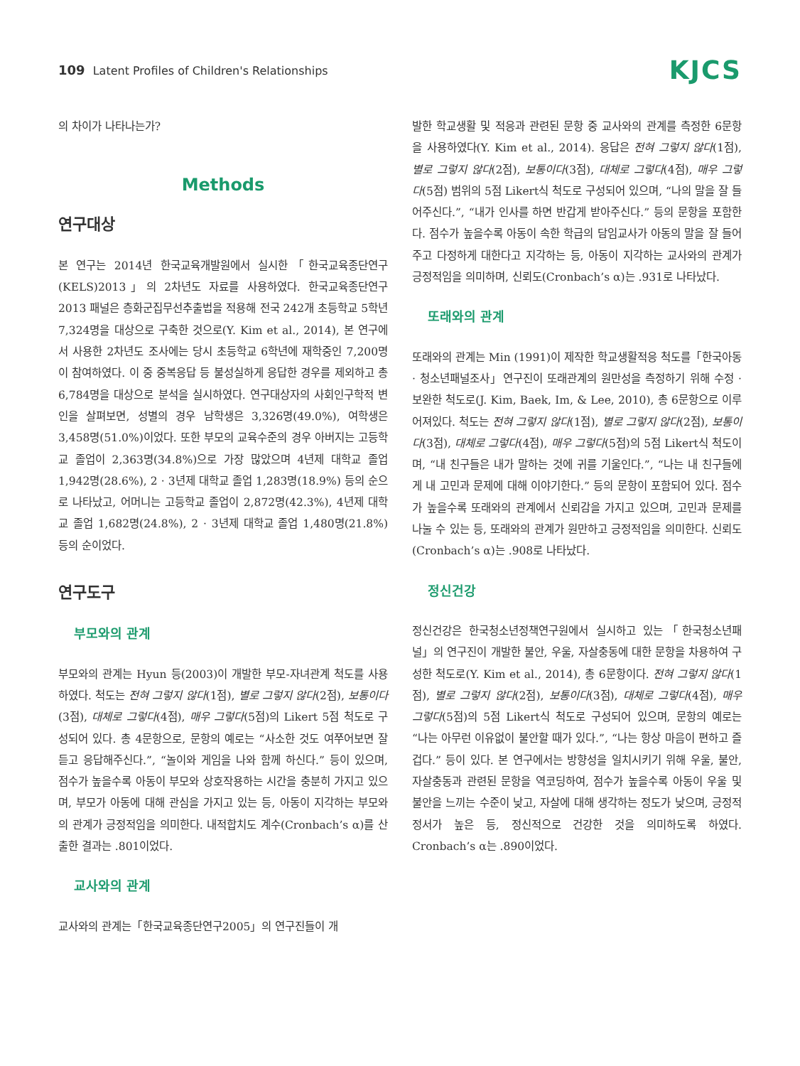109 Latent Profiles of Children's Relationships
KJCS
의 차이가 나타나는가?
Methods
연구대상
본 연구는 2014년 한국교육개발원에서 실시한「한국교육종단연구(KELS)2013」의 2차년도 자료를 사용하였다. 한국교육종단연구2013 패널은 층화군집무선추출법을 적용해 전국 242개 초등학교 5학년 7,324명을 대상으로 구축한 것으로(Y. Kim et al., 2014), 본 연구에서 사용한 2차년도 조사에는 당시 초등학교 6학년에 재학중인 7,200명이 참여하였다. 이 중 중복응답 등 불성실하게 응답한 경우를 제외하고 총 6,784명을 대상으로 분석을 실시하였다. 연구대상자의 사회인구학적 변인을 살펴보면, 성별의 경우 남학생은 3,326명(49.0%), 여학생은 3,458명(51.0%)이었다. 또한 부모의 교육수준의 경우 아버지는 고등학교 졸업이 2,363명(34.8%)으로 가장 많았으며 4년제 대학교 졸업 1,942명(28.6%), 2 · 3년제 대학교 졸업 1,283명(18.9%) 등의 순으로 나타났고, 어머니는 고등학교 졸업이 2,872명(42.3%), 4년제 대학교 졸업 1,682명(24.8%), 2 · 3년제 대학교 졸업 1,480명(21.8%) 등의 순이었다.
연구도구
부모와의 관계
부모와의 관계는 Hyun 등(2003)이 개발한 부모-자녀관계 척도를 사용하였다. 척도는 전혀 그렇지 않다(1점), 별로 그렇지 않다(2점), 보통이다(3점), 대체로 그렇다(4점), 매우 그렇다(5점)의 Likert 5점 척도로 구성되어 있다. 총 4문항으로, 문항의 예로는 “사소한 것도 여쭈어보면 잘 듣고 응답해주신다.”, “놀이와 게임을 나와 함께 하신다.” 등이 있으며, 점수가 높을수록 아동이 부모와 상호작용하는 시간을 충분히 가지고 있으며, 부모가 아동에 대해 관심을 가지고 있는 등, 아동이 지각하는 부모와의 관계가 긍정적임을 의미한다. 내적합치도 계수(Cronbach’s α)를 산출한 결과는 .801이었다.
교사와의 관계
교사와의 관계는「한국교육종단연구2005」의 연구진들이 개
발한 학교생활 및 적응과 관련된 문항 중 교사와의 관계를 측정한 6문항을 사용하였다(Y. Kim et al., 2014). 응답은 전혀 그렇지 않다(1점), 별로 그렇지 않다(2점), 보통이다(3점), 대체로 그렇다(4점), 매우 그렇다(5점) 범위의 5점 Likert식 척도로 구성되어 있으며, “나의 말을 잘 들어주신다.”, “내가 인사를 하면 반갑게 받아주신다.” 등의 문항을 포함한다. 점수가 높을수록 아동이 속한 학급의 담임교사가 아동의 말을 잘 들어주고 다정하게 대한다고 지각하는 등, 아동이 지각하는 교사와의 관계가 긍정적임을 의미하며, 신뢰도(Cronbach’s α)는 .931로 나타났다.
또래와의 관계
또래와의 관계는 Min (1991)이 제작한 학교생활적응 척도를「한국아동 · 청소년패널조사」연구진이 또래관계의 원만성을 측정하기 위해 수정 · 보완한 척도로(J. Kim, Baek, Im, & Lee, 2010), 총 6문항으로 이루어져있다. 척도는 전혀 그렇지 않다(1점), 별로 그렇지 않다(2점), 보통이다(3점), 대체로 그렇다(4점), 매우 그렇다(5점)의 5점 Likert식 척도이며, “내 친구들은 내가 말하는 것에 귀를 기울인다.”, “나는 내 친구들에게 내 고민과 문제에 대해 이야기한다.” 등의 문항이 포함되어 있다. 점수가 높을수록 또래와의 관계에서 신뢰감을 가지고 있으며, 고민과 문제를 나눌 수 있는 등, 또래와의 관계가 원만하고 긍정적임을 의미한다. 신뢰도(Cronbach’s α)는 .908로 나타났다.
정신건강
정신건강은 한국청소년정책연구원에서 실시하고 있는「한국청소년패널」의 연구진이 개발한 불안, 우울, 자살충동에 대한 문항을 차용하여 구성한 척도로(Y. Kim et al., 2014), 총 6문항이다. 전혀 그렇지 않다(1점), 별로 그렇지 않다(2점), 보통이다(3점), 대체로 그렇다(4점), 매우 그렇다(5점)의 5점 Likert식 척도로 구성되어 있으며, 문항의 예로는 “나는 아무런 이유없이 불안할 때가 있다.”, “나는 항상 마음이 편하고 즐겁다.” 등이 있다. 본 연구에서는 방향성을 일치시키기 위해 우울, 불안, 자살충동과 관련된 문항을 역코딩하여, 점수가 높을수록 아동이 우울 및 불안을 느끼는 수준이 낮고, 자살에 대해 생각하는 정도가 낮으며, 긍정적 정서가 높은 등, 정신적으로 건강한 것을 의미하도록 하였다. Cronbach’s α는 .890이었다.